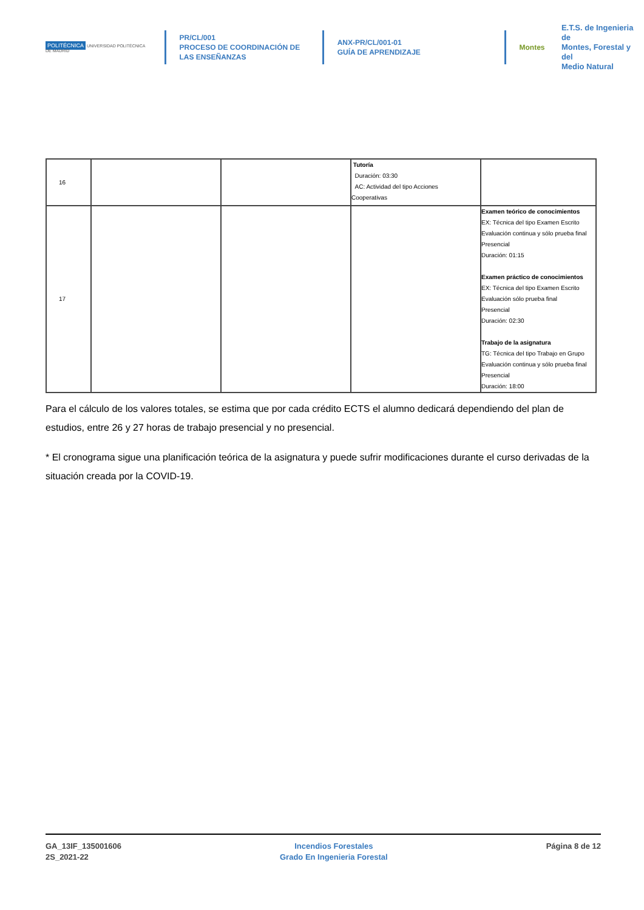POLITÉCNICA UNIVERSIDAD POLITÉCNICA DE MADRID
PR/CL/001
PROCESO DE COORDINACIÓN DE
LAS ENSEÑANZAS
ANX-PR/CL/001-01
GUÍA DE APRENDIZAJE
Montes
E.T.S. de Ingenieria de
Montes, Forestal y del
Medio Natural
| 16 | | | Tutoría Duración: 03:30 AC: Actividad del tipo Acciones Cooperativas | |
| 17 | | | | Examen teórico de conocimientos EX: Técnica del tipo Examen Escrito Evaluación continua y sólo prueba final Presencial Duración: 01:15 Examen práctico de conocimientos EX: Técnica del tipo Examen Escrito Evaluación sólo prueba final Presencial Duración: 02:30 Trabajo de la asignatura TG: Técnica del tipo Trabajo en Grupo Evaluación continua y sólo prueba final Presencial Duración: 18:00 |
Para el cálculo de los valores totales, se estima que por cada crédito ECTS el alumno dedicará dependiendo del plan de estudios, entre 26 y 27 horas de trabajo presencial y no presencial.
* El cronograma sigue una planificación teórica de la asignatura y puede sufrir modificaciones durante el curso derivadas de la situación creada por la COVID-19.
GA_13IF_135001606
2S_2021-22
Incendios Forestales
Grado En Ingenieria Forestal
Página 8 de 12